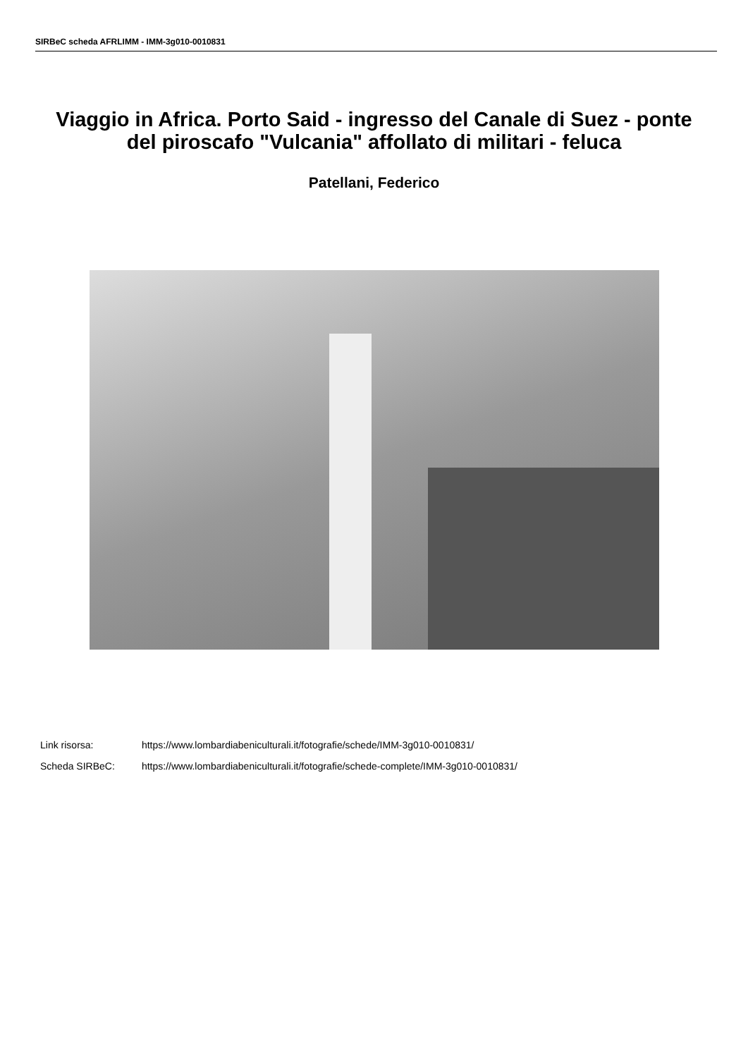SIRBeC scheda AFRLIMM - IMM-3g010-0010831
Viaggio in Africa. Porto Said - ingresso del Canale di Suez - ponte del piroscafo "Vulcania" affollato di militari - feluca
Patellani, Federico
Link risorsa: https://www.lombardiabeniculturali.it/fotografie/schede/IMM-3g010-0010831/
Scheda SIRBeC: https://www.lombardiabeniculturali.it/fotografie/schede-complete/IMM-3g010-0010831/